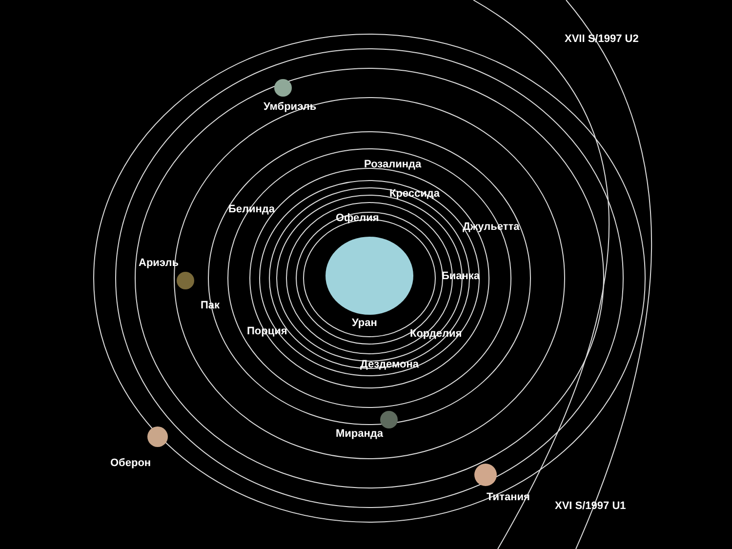XVII S/1997 U2
Умбриэль
Розалинда
Крессида
Белинда
Офелия
Джульетта
Ариэль
Бианка
Пак
Уран
Порция Корделия
Дездемона
Миранда
Оберон
Титания
XVI S/1997 U1